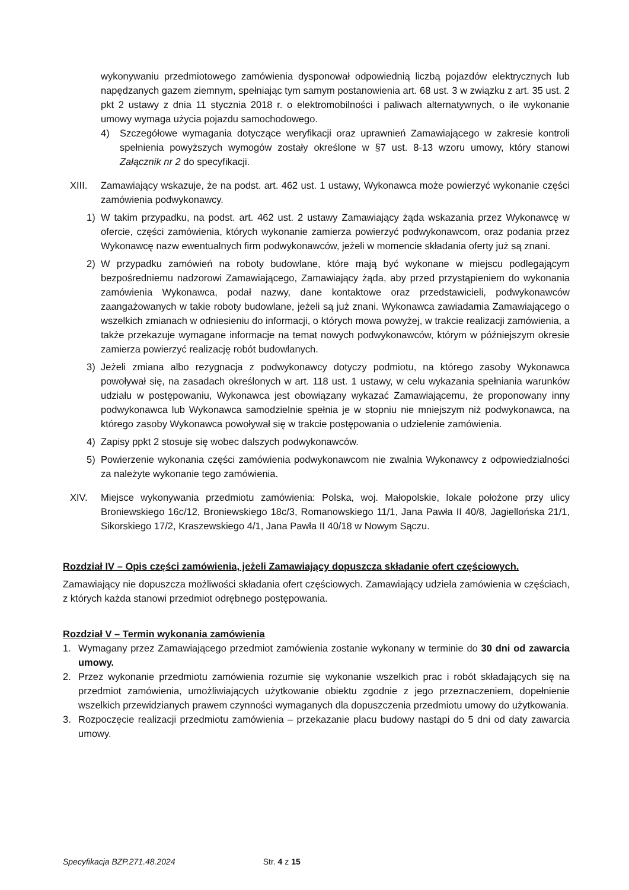wykonywaniu przedmiotowego zamówienia dysponował odpowiednią liczbą pojazdów elektrycznych lub napędzanych gazem ziemnym, spełniając tym samym postanowienia art. 68 ust. 3 w związku z art. 35 ust. 2 pkt 2 ustawy z dnia 11 stycznia 2018 r. o elektromobilności i paliwach alternatywnych, o ile wykonanie umowy wymaga użycia pojazdu samochodowego.
4) Szczegółowe wymagania dotyczące weryfikacji oraz uprawnień Zamawiającego w zakresie kontroli spełnienia powyższych wymogów zostały określone w §7 ust. 8-13 wzoru umowy, który stanowi Załącznik nr 2 do specyfikacji.
XIII. Zamawiający wskazuje, że na podst. art. 462 ust. 1 ustawy, Wykonawca może powierzyć wykonanie części zamówienia podwykonawcy.
1) W takim przypadku, na podst. art. 462 ust. 2 ustawy Zamawiający żąda wskazania przez Wykonawcę w ofercie, części zamówienia, których wykonanie zamierza powierzyć podwykonawcom, oraz podania przez Wykonawcę nazw ewentualnych firm podwykonawców, jeżeli w momencie składania oferty już są znani.
2) W przypadku zamówień na roboty budowlane, które mają być wykonane w miejscu podlegającym bezpośredniemu nadzorowi Zamawiającego, Zamawiający żąda, aby przed przystąpieniem do wykonania zamówienia Wykonawca, podał nazwy, dane kontaktowe oraz przedstawicieli, podwykonawców zaangażowanych w takie roboty budowlane, jeżeli są już znani. Wykonawca zawiadamia Zamawiającego o wszelkich zmianach w odniesieniu do informacji, o których mowa powyżej, w trakcie realizacji zamówienia, a także przekazuje wymagane informacje na temat nowych podwykonawców, którym w późniejszym okresie zamierza powierzyć realizację robót budowlanych.
3) Jeżeli zmiana albo rezygnacja z podwykonawcy dotyczy podmiotu, na którego zasoby Wykonawca powoływał się, na zasadach określonych w art. 118 ust. 1 ustawy, w celu wykazania spełniania warunków udziału w postępowaniu, Wykonawca jest obowiązany wykazać Zamawiającemu, że proponowany inny podwykonawca lub Wykonawca samodzielnie spełnia je w stopniu nie mniejszym niż podwykonawca, na którego zasoby Wykonawca powoływał się w trakcie postępowania o udzielenie zamówienia.
4) Zapisy ppkt 2 stosuje się wobec dalszych podwykonawców.
5) Powierzenie wykonania części zamówienia podwykonawcom nie zwalnia Wykonawcy z odpowiedzialności za należyte wykonanie tego zamówienia.
XIV. Miejsce wykonywania przedmiotu zamówienia: Polska, woj. Małopolskie, lokale położone przy ulicy Broniewskiego 16c/12, Broniewskiego 18c/3, Romanowskiego 11/1, Jana Pawła II 40/8, Jagiellońska 21/1, Sikorskiego 17/2, Kraszewskiego 4/1, Jana Pawła II 40/18 w Nowym Sączu.
Rozdział IV – Opis części zamówienia, jeżeli Zamawiający dopuszcza składanie ofert częściowych.
Zamawiający nie dopuszcza możliwości składania ofert częściowych. Zamawiający udziela zamówienia w częściach, z których każda stanowi przedmiot odrębnego postępowania.
Rozdział V – Termin wykonania zamówienia
1. Wymagany przez Zamawiającego przedmiot zamówienia zostanie wykonany w terminie do 30 dni od zawarcia umowy.
2. Przez wykonanie przedmiotu zamówienia rozumie się wykonanie wszelkich prac i robót składających się na przedmiot zamówienia, umożliwiających użytkowanie obiektu zgodnie z jego przeznaczeniem, dopełnienie wszelkich przewidzianych prawem czynności wymaganych dla dopuszczenia przedmiotu umowy do użytkowania.
3. Rozpoczęcie realizacji przedmiotu zamówienia – przekazanie placu budowy nastąpi do 5 dni od daty zawarcia umowy.
Specyfikacja BZP.271.48.2024 Str. 4 z 15